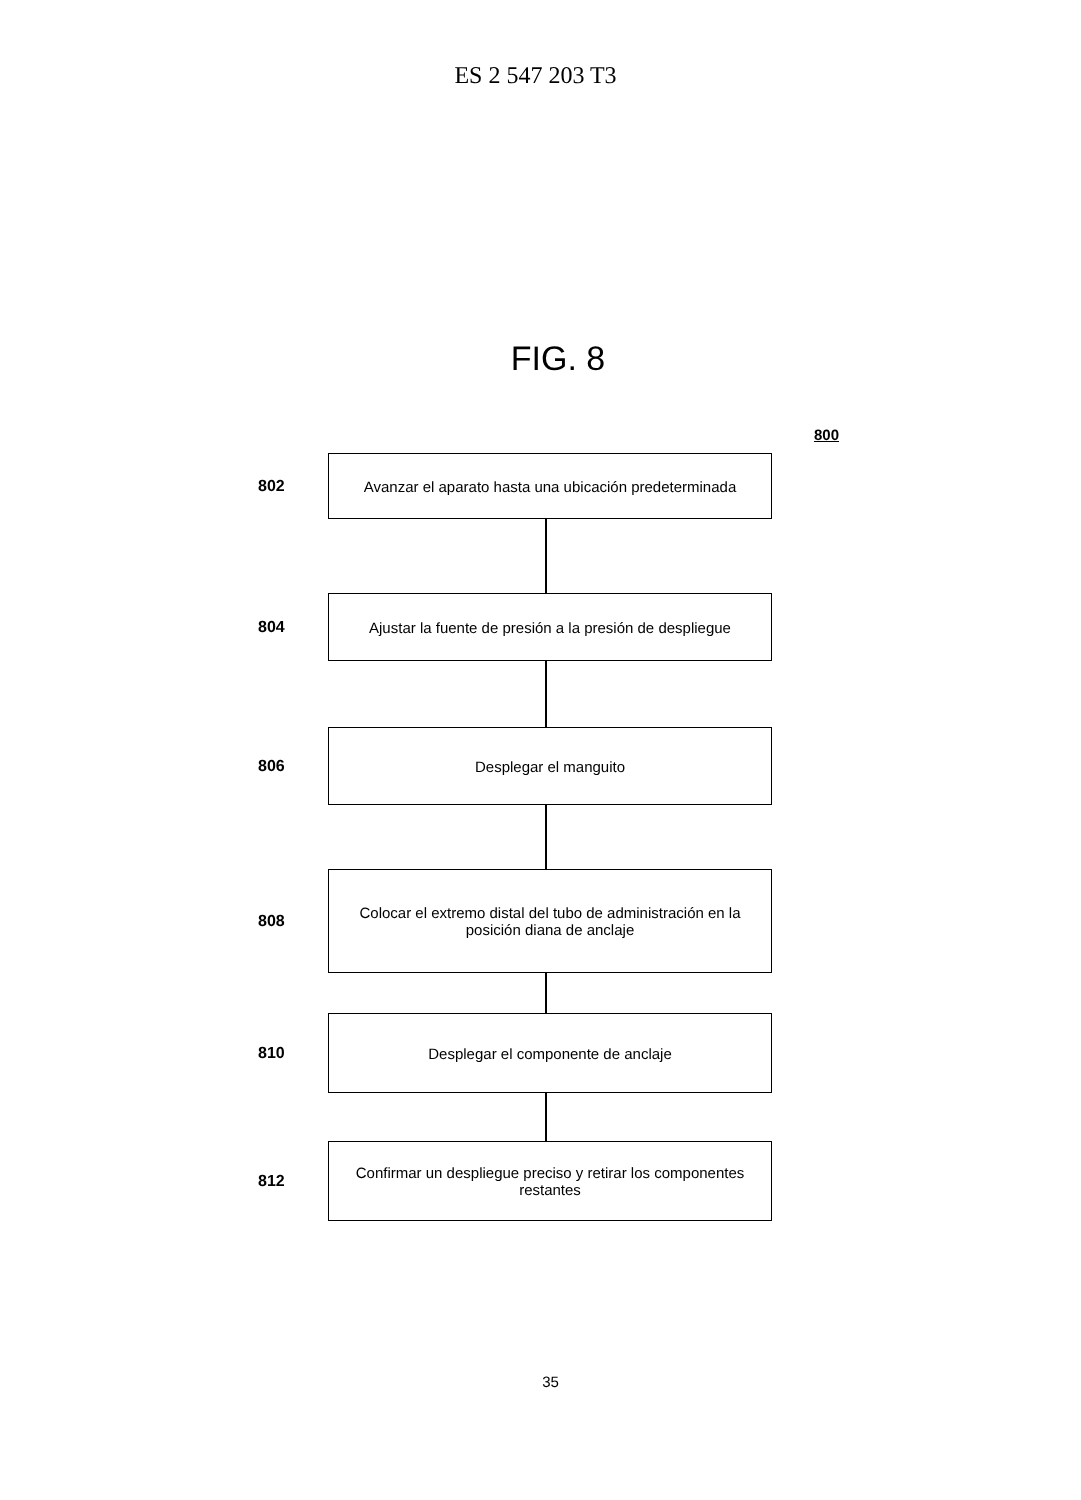ES 2 547 203 T3
FIG. 8
800
802
Avanzar el aparato hasta una ubicación predeterminada
804
Ajustar la fuente de presión a la presión de despliegue
806
Desplegar el manguito
808
Colocar el extremo distal del tubo de administración en la posición diana de anclaje
810
Desplegar el componente de anclaje
812
Confirmar un despliegue preciso y retirar los componentes restantes
35